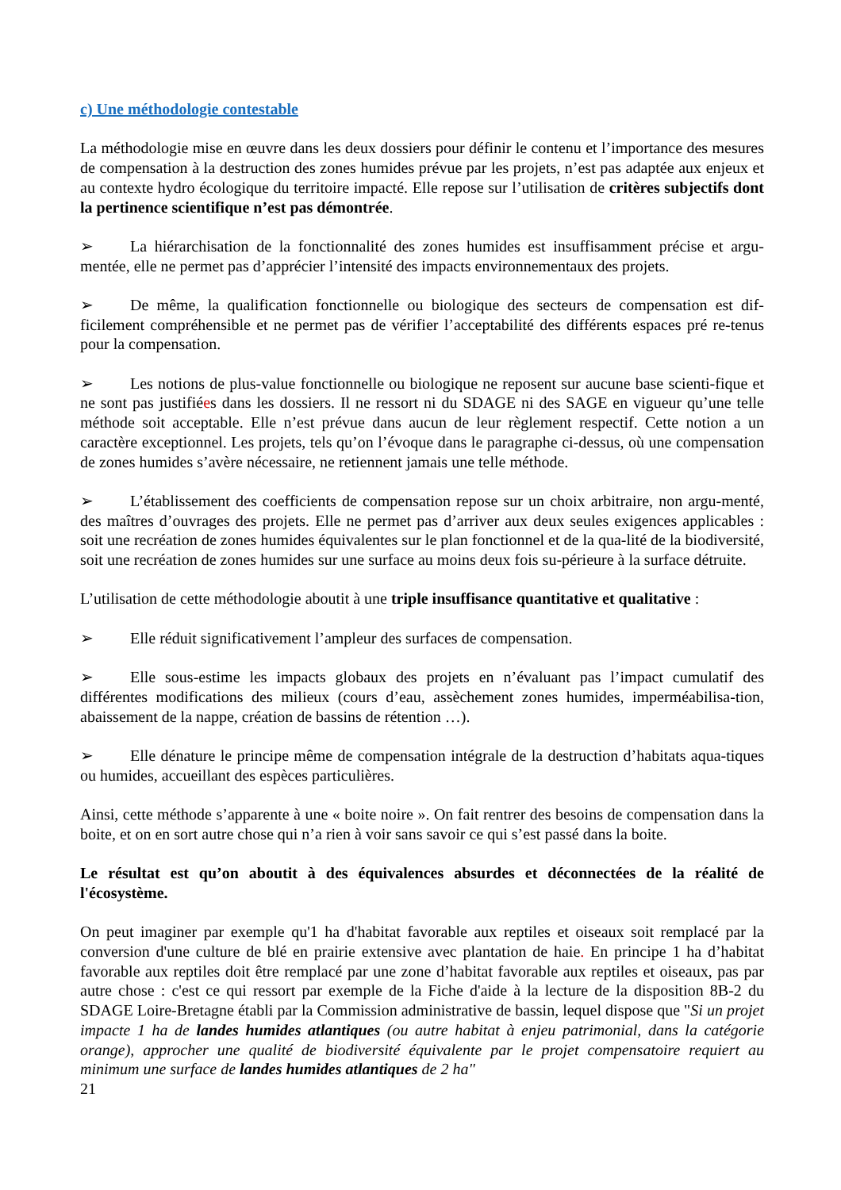c) Une méthodologie contestable
La méthodologie mise en œuvre dans les deux dossiers pour définir le contenu et l’importance des mesures de compensation à la destruction des zones humides prévue par les projets, n’est pas adaptée aux enjeux et au contexte hydro écologique du territoire impacté. Elle repose sur l’utilisation de critères subjectifs dont la pertinence scientifique n’est pas démontrée.
➢ La hiérarchisation de la fonctionnalité des zones humides est insuffisamment précise et argu-mentée, elle ne permet pas d’apprécier l’intensité des impacts environnementaux des projets.
➢ De même, la qualification fonctionnelle ou biologique des secteurs de compensation est dif-ficilement compréhensible et ne permet pas de vérifier l’acceptabilité des différents espaces pré re-tenus pour la compensation.
➢ Les notions de plus-value fonctionnelle ou biologique ne reposent sur aucune base scienti-fique et ne sont pas justifiées dans les dossiers. Il ne ressort ni du SDAGE ni des SAGE en vigueur qu’une telle méthode soit acceptable. Elle n’est prévue dans aucun de leur règlement respectif. Cette notion a un caractère exceptionnel. Les projets, tels qu’on l’évoque dans le paragraphe ci-dessus, où une compensation de zones humides s’avère nécessaire, ne retiennent jamais une telle méthode.
➢ L’établissement des coefficients de compensation repose sur un choix arbitraire, non argu-menté, des maîtres d’ouvrages des projets. Elle ne permet pas d’arriver aux deux seules exigences applicables : soit une recréation de zones humides équivalentes sur le plan fonctionnel et de la qua-lité de la biodiversité, soit une recréation de zones humides sur une surface au moins deux fois su-périeure à la surface détruite.
L’utilisation de cette méthodologie aboutit à une triple insuffisance quantitative et qualitative :
➢ Elle réduit significativement l’ampleur des surfaces de compensation.
➢ Elle sous-estime les impacts globaux des projets en n’évaluant pas l’impact cumulatif des différentes modifications des milieux (cours d’eau, assèchement zones humides, imperméabilisa-tion, abaissement de la nappe, création de bassins de rétention …).
➢ Elle dénature le principe même de compensation intégrale de la destruction d’habitats aqua-tiques ou humides, accueillant des espèces particulières.
Ainsi, cette méthode s’apparente à une « boite noire ». On fait rentrer des besoins de compensation dans la boite, et on en sort autre chose qui n’a rien à voir sans savoir ce qui s’est passé dans la boite.
Le résultat est qu’on aboutit à des équivalences absurdes et déconnectées de la réalité de l'écosystème.
On peut imaginer par exemple qu'1 ha d'habitat favorable aux reptiles et oiseaux soit remplacé par la conversion d'une culture de blé en prairie extensive avec plantation de haie. En principe 1 ha d’habitat favorable aux reptiles doit être remplacé par une zone d’habitat favorable aux reptiles et oiseaux, pas par autre chose : c'est ce qui ressort par exemple de la Fiche d'aide à la lecture de la disposition 8B-2 du SDAGE Loire-Bretagne établi par la Commission administrative de bassin, lequel dispose que "Si un projet impacte 1 ha de landes humides atlantiques (ou autre habitat à enjeu patrimonial, dans la catégorie orange), approcher une qualité de biodiversité équivalente par le projet compensatoire requiert au minimum une surface de landes humides atlantiques de 2 ha"
21